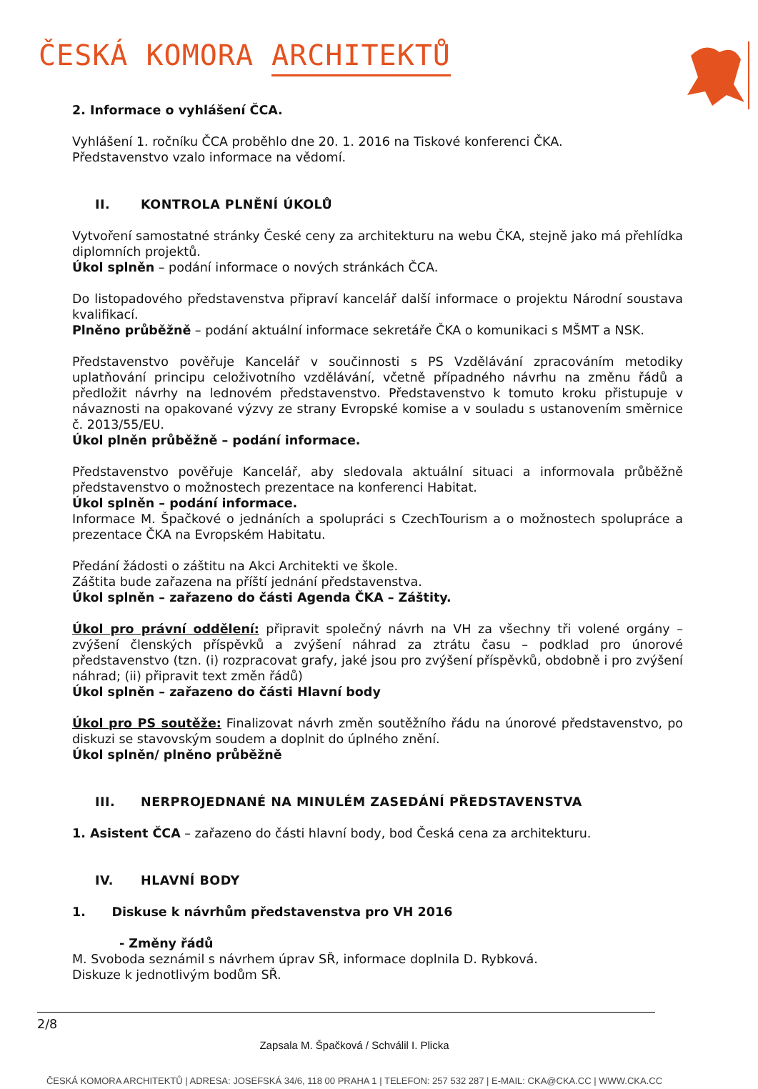ČESKÁ KOMORA ARCHITEKTŮ
2. Informace o vyhlášení ČCA.
Vyhlášení 1. ročníku ČCA proběhlo dne 20. 1. 2016 na Tiskové konferenci ČKA.
Představenstvo vzalo informace na vědomí.
II. KONTROLA PLNĚNÍ ÚKOLŮ
Vytvoření samostatné stránky České ceny za architekturu na webu ČKA, stejně jako má přehlídka diplomních projektů.
Úkol splněn – podání informace o nových stránkách ČCA.
Do listopadového představenstva připraví kancelář další informace o projektu Národní soustava kvalifikací.
Plněno průběžně – podání aktuální informace sekretáře ČKA o komunikaci s MŠMT a NSK.
Představenstvo pověřuje Kancelář v součinnosti s PS Vzdělávání zpracováním metodiky uplatňování principu celoživotního vzdělávání, včetně případného návrhu na změnu řádů a předložit návrhy na lednovém představenstvo. Představenstvo k tomuto kroku přistupuje v návaznosti na opakované výzvy ze strany Evropské komise a v souladu s ustanovením směrnice č. 2013/55/EU.
Úkol plněn průběžně – podání informace.
Představenstvo pověřuje Kancelář, aby sledovala aktuální situaci a informovala průběžně představenstvo o možnostech prezentace na konferenci Habitat.
Úkol splněn – podání informace.
Informace M. Špačkové o jednáních a spolupráci s CzechTourism a o možnostech spolupráce a prezentace ČKA na Evropském Habitatu.
Předání žádosti o záštitu na Akci Architekti ve škole.
Záštita bude zařazena na příští jednání představenstva.
Úkol splněn – zařazeno do části Agenda ČKA – Záštity.
Úkol pro právní oddělení: připravit společný návrh na VH za všechny tři volené orgány – zvýšení členských příspěvků a zvýšení náhrad za ztrátu času – podklad pro únorové představenstvo (tzn. (i) rozpracovat grafy, jaké jsou pro zvýšení příspěvků, obdobně i pro zvýšení náhrad; (ii) připravit text změn řádů)
Úkol splněn – zařazeno do části Hlavní body
Úkol pro PS soutěže: Finalizovat návrh změn soutěžního řádu na únorové představenstvo, po diskuzi se stavovským soudem a doplnit do úplného znění.
Úkol splněn/ plněno průběžně
III. NERPROJEDNANÉ NA MINULÉM ZASEDÁNÍ PŘEDSTAVENSTVA
1. Asistent ČCA – zařazeno do části hlavní body, bod Česká cena za architekturu.
IV. HLAVNÍ BODY
1. Diskuse k návrhům představenstva pro VH 2016
- Změny řádů
M. Svoboda seznámil s návrhem úprav SŘ, informace doplnila D. Rybková.
Diskuze k jednotlivým bodům SŘ.
2/8
Zapsala M. Špačková / Schválil I. Plicka
ČESKÁ KOMORA ARCHITEKTŮ | ADRESA: JOSEFSKÁ 34/6, 118 00 PRAHA 1 | TELEFON: 257 532 287 | E-MAIL: CKA@CKA.CC | WWW.CKA.CC